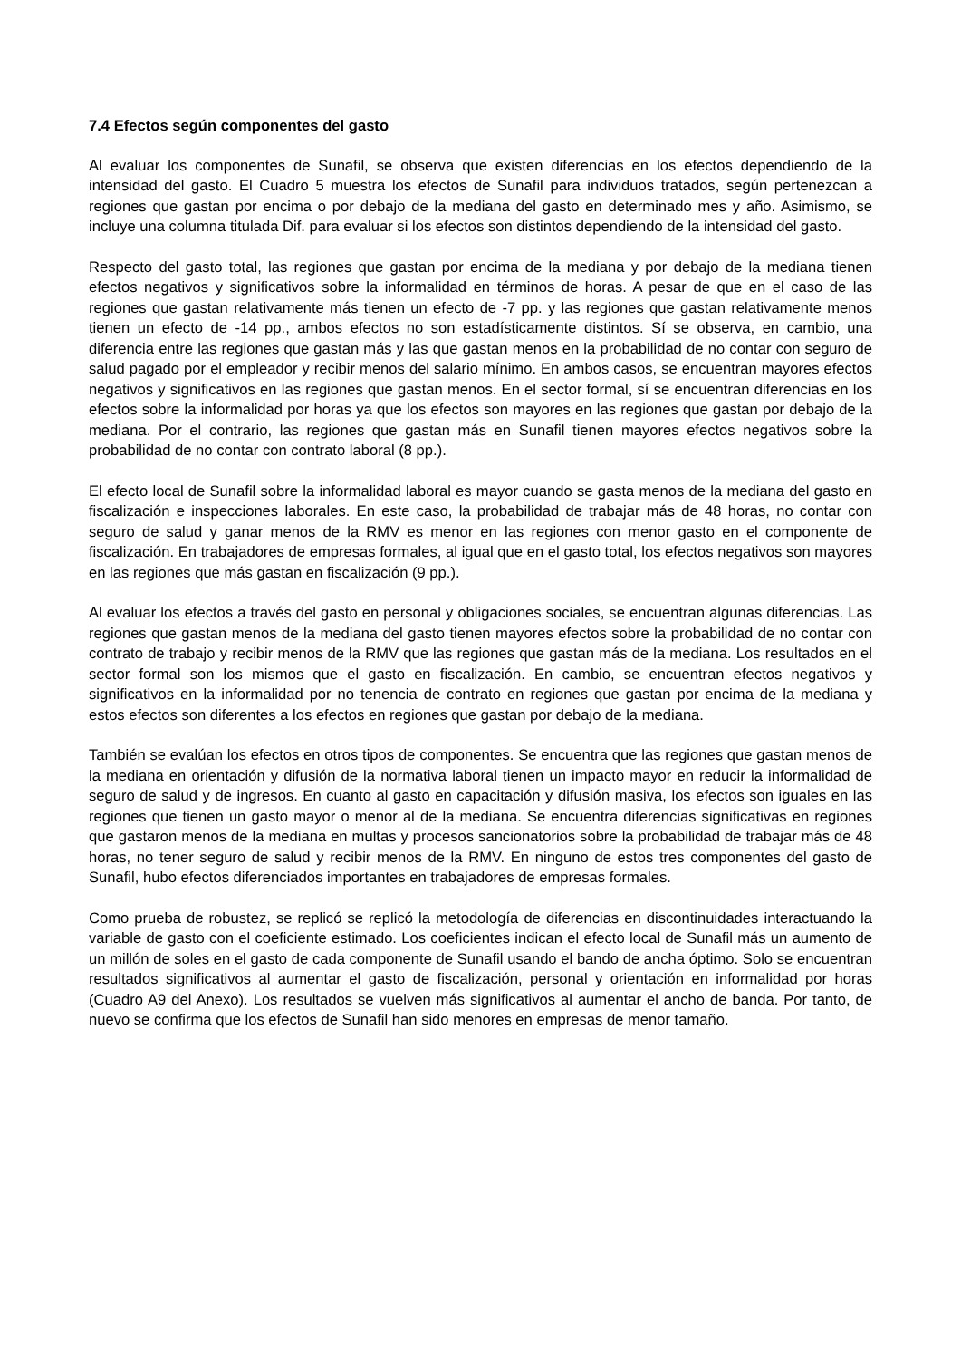7.4 Efectos según componentes del gasto
Al evaluar los componentes de Sunafil, se observa que existen diferencias en los efectos dependiendo de la intensidad del gasto. El Cuadro 5 muestra los efectos de Sunafil para individuos tratados, según pertenezcan a regiones que gastan por encima o por debajo de la mediana del gasto en determinado mes y año. Asimismo, se incluye una columna titulada Dif. para evaluar si los efectos son distintos dependiendo de la intensidad del gasto.
Respecto del gasto total, las regiones que gastan por encima de la mediana y por debajo de la mediana tienen efectos negativos y significativos sobre la informalidad en términos de horas. A pesar de que en el caso de las regiones que gastan relativamente más tienen un efecto de -7 pp. y las regiones que gastan relativamente menos tienen un efecto de -14 pp., ambos efectos no son estadísticamente distintos. Sí se observa, en cambio, una diferencia entre las regiones que gastan más y las que gastan menos en la probabilidad de no contar con seguro de salud pagado por el empleador y recibir menos del salario mínimo. En ambos casos, se encuentran mayores efectos negativos y significativos en las regiones que gastan menos. En el sector formal, sí se encuentran diferencias en los efectos sobre la informalidad por horas ya que los efectos son mayores en las regiones que gastan por debajo de la mediana. Por el contrario, las regiones que gastan más en Sunafil tienen mayores efectos negativos sobre la probabilidad de no contar con contrato laboral (8 pp.).
El efecto local de Sunafil sobre la informalidad laboral es mayor cuando se gasta menos de la mediana del gasto en fiscalización e inspecciones laborales. En este caso, la probabilidad de trabajar más de 48 horas, no contar con seguro de salud y ganar menos de la RMV es menor en las regiones con menor gasto en el componente de fiscalización. En trabajadores de empresas formales, al igual que en el gasto total, los efectos negativos son mayores en las regiones que más gastan en fiscalización (9 pp.).
Al evaluar los efectos a través del gasto en personal y obligaciones sociales, se encuentran algunas diferencias. Las regiones que gastan menos de la mediana del gasto tienen mayores efectos sobre la probabilidad de no contar con contrato de trabajo y recibir menos de la RMV que las regiones que gastan más de la mediana. Los resultados en el sector formal son los mismos que el gasto en fiscalización. En cambio, se encuentran efectos negativos y significativos en la informalidad por no tenencia de contrato en regiones que gastan por encima de la mediana y estos efectos son diferentes a los efectos en regiones que gastan por debajo de la mediana.
También se evalúan los efectos en otros tipos de componentes. Se encuentra que las regiones que gastan menos de la mediana en orientación y difusión de la normativa laboral tienen un impacto mayor en reducir la informalidad de seguro de salud y de ingresos. En cuanto al gasto en capacitación y difusión masiva, los efectos son iguales en las regiones que tienen un gasto mayor o menor al de la mediana. Se encuentra diferencias significativas en regiones que gastaron menos de la mediana en multas y procesos sancionatorios sobre la probabilidad de trabajar más de 48 horas, no tener seguro de salud y recibir menos de la RMV. En ninguno de estos tres componentes del gasto de Sunafil, hubo efectos diferenciados importantes en trabajadores de empresas formales.
Como prueba de robustez, se replicó se replicó la metodología de diferencias en discontinuidades interactuando la variable de gasto con el coeficiente estimado. Los coeficientes indican el efecto local de Sunafil más un aumento de un millón de soles en el gasto de cada componente de Sunafil usando el bando de ancha óptimo. Solo se encuentran resultados significativos al aumentar el gasto de fiscalización, personal y orientación en informalidad por horas (Cuadro A9 del Anexo). Los resultados se vuelven más significativos al aumentar el ancho de banda. Por tanto, de nuevo se confirma que los efectos de Sunafil han sido menores en empresas de menor tamaño.